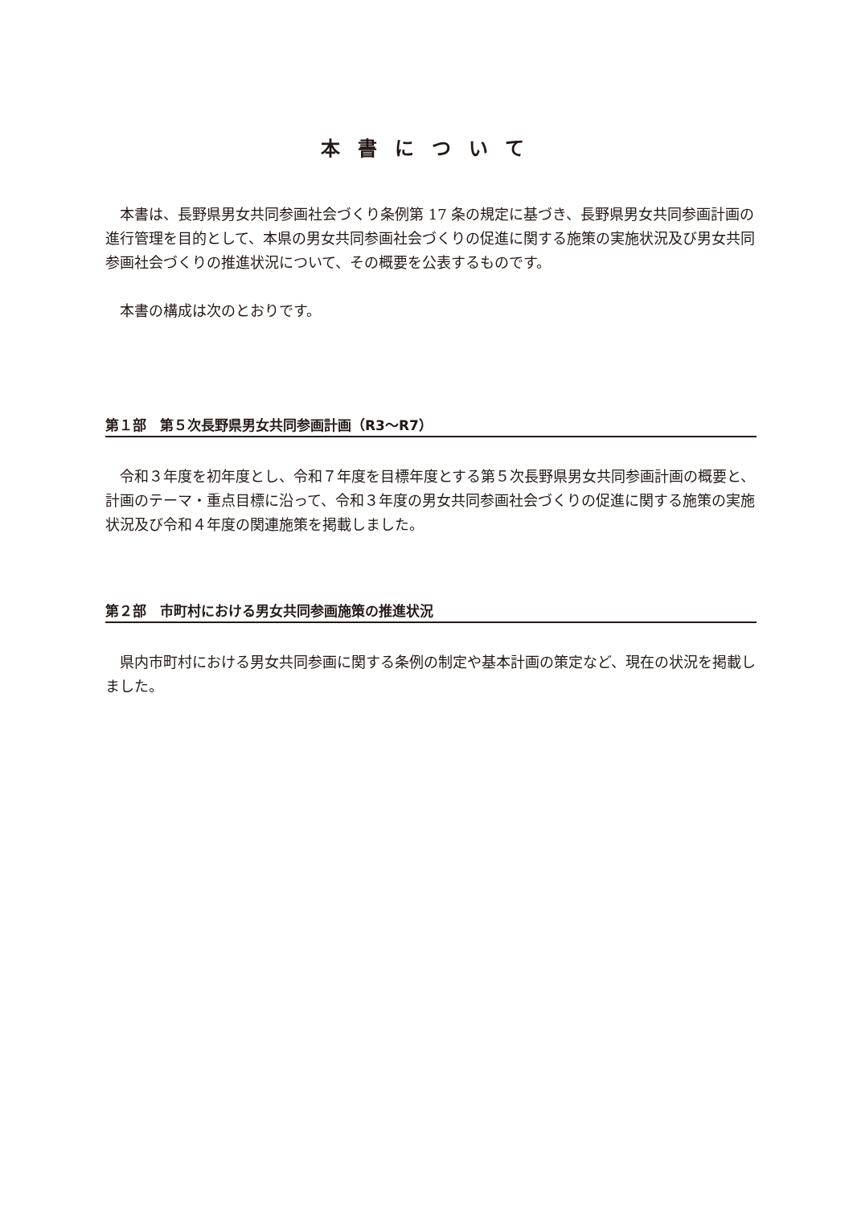本書について
本書は、長野県男女共同参画社会づくり条例第 17 条の規定に基づき、長野県男女共同参画計画の進行管理を目的として、本県の男女共同参画社会づくりの促進に関する施策の実施状況及び男女共同参画社会づくりの推進状況について、その概要を公表するものです。
本書の構成は次のとおりです。
第１部　第５次長野県男女共同参画計画（R3〜R7）
令和３年度を初年度とし、令和７年度を目標年度とする第５次長野県男女共同参画計画の概要と、計画のテーマ・重点目標に沿って、令和３年度の男女共同参画社会づくりの促進に関する施策の実施状況及び令和４年度の関連施策を掲載しました。
第２部　市町村における男女共同参画施策の推進状況
県内市町村における男女共同参画に関する条例の制定や基本計画の策定など、現在の状況を掲載しました。